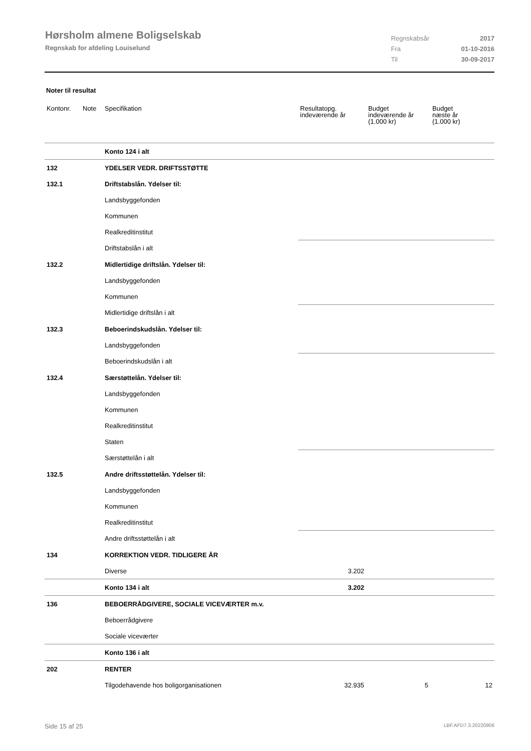Hørsholm almene Boligselskab
Regnskab for afdeling Louiselund
| Regnskabsår | 2017 |
| Fra | 01-10-2016 |
| Til | 30-09-2017 |
Noter til resultat
| Kontonr. | Note | Specifikation | Resultatopg. indeværende år | Budget indeværende år (1.000 kr) | Budget næste år (1.000 kr) |
| --- | --- | --- | --- | --- | --- |
| | | Konto 124 i alt | | | |
| 132 | | YDELSER VEDR. DRIFTSSTØTTE | | | |
| 132.1 | | Driftstabslån. Ydelser til: | | | |
| | | Landsbyggefonden | | | |
| | | Kommunen | | | |
| | | Realkreditinstitut | | | |
| | | Driftstabslån i alt | | | |
| 132.2 | | Midlertidige driftslån. Ydelser til: | | | |
| | | Landsbyggefonden | | | |
| | | Kommunen | | | |
| | | Midlertidige driftslån i alt | | | |
| 132.3 | | Beboerindskudslån. Ydelser til: | | | |
| | | Landsbyggefonden | | | |
| | | Beboerindskudslån i alt | | | |
| 132.4 | | Særstøttelån. Ydelser til: | | | |
| | | Landsbyggefonden | | | |
| | | Kommunen | | | |
| | | Realkreditinstitut | | | |
| | | Staten | | | |
| | | Særstøttelån i alt | | | |
| 132.5 | | Andre driftsstøttelån. Ydelser til: | | | |
| | | Landsbyggefonden | | | |
| | | Kommunen | | | |
| | | Realkreditinstitut | | | |
| | | Andre driftsstøttelån i alt | | | |
| 134 | | KORREKTION VEDR. TIDLIGERE ÅR | | | |
| | | Diverse | 3.202 | | |
| | | Konto 134 i alt | 3.202 | | |
| 136 | | BEBOERRÅDGIVERE, SOCIALE VICEVÆRTER m.v. | | | |
| | | Beboerrådgivere | | | |
| | | Sociale viceværter | | | |
| | | Konto 136 i alt | | | |
| 202 | | RENTER | | | |
| | | Tilgodehavende hos boligorganisationen | 32.935 | 5 | 12 |
Side 15 af 25 LBF.AFD7.3.20220906